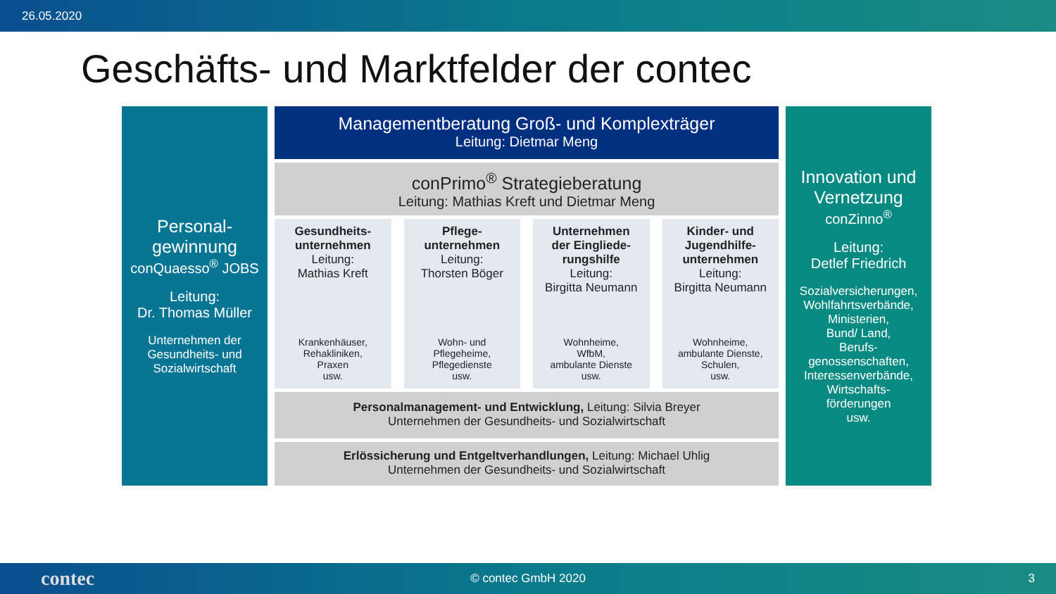26.05.2020
Geschäfts- und Marktfelder der contec
Personal-
gewinnung
conQuaesso<sup>®</sup> JOBS
Leitung:
Dr. Thomas Müller
Unternehmen der
Gesundheits- und
Sozialwirtschaft
Managementberatung Groß- und Komplexträger
Leitung: Dietmar Meng
conPrimo<sup>®</sup> Strategieberatung
Leitung: Mathias Kreft und Dietmar Meng
Gesundheits-
unternehmen
Leitung:
Mathias Kreft
Krankenhäuser,
Rehakliniken,
Praxen
usw.
Pflege-
unternehmen
Leitung:
Thorsten Böger
Wohn- und
Pflegeheime,
Pflegedienste
usw.
Unternehmen
der Eingliede-
rungshilfe
Leitung:
Birgitta Neumann
Wohnheime,
WfbM,
ambulante Dienste
usw.
Kinder- und
Jugendhilfe-
unternehmen
Leitung:
Birgitta Neumann
Wohnheime,
ambulante Dienste,
Schulen,
usw.
Personalmanagement- und Entwicklung, Leitung: Silvia Breyer
Unternehmen der Gesundheits- und Sozialwirtschaft
Erlössicherung und Entgeltverhandlungen, Leitung: Michael Uhlig
Unternehmen der Gesundheits- und Sozialwirtschaft
Innovation und
Vernetzung
conZinno<sup>®</sup>
Leitung:
Detlef Friedrich
Sozialversicherungen,
Wohlfahrtsverbände,
Ministerien,
Bund/ Land,
Berufs-
genossenschaften,
Interessenverbände,
Wirtschafts-
förderungen
usw.
contec © contec GmbH 2020 3